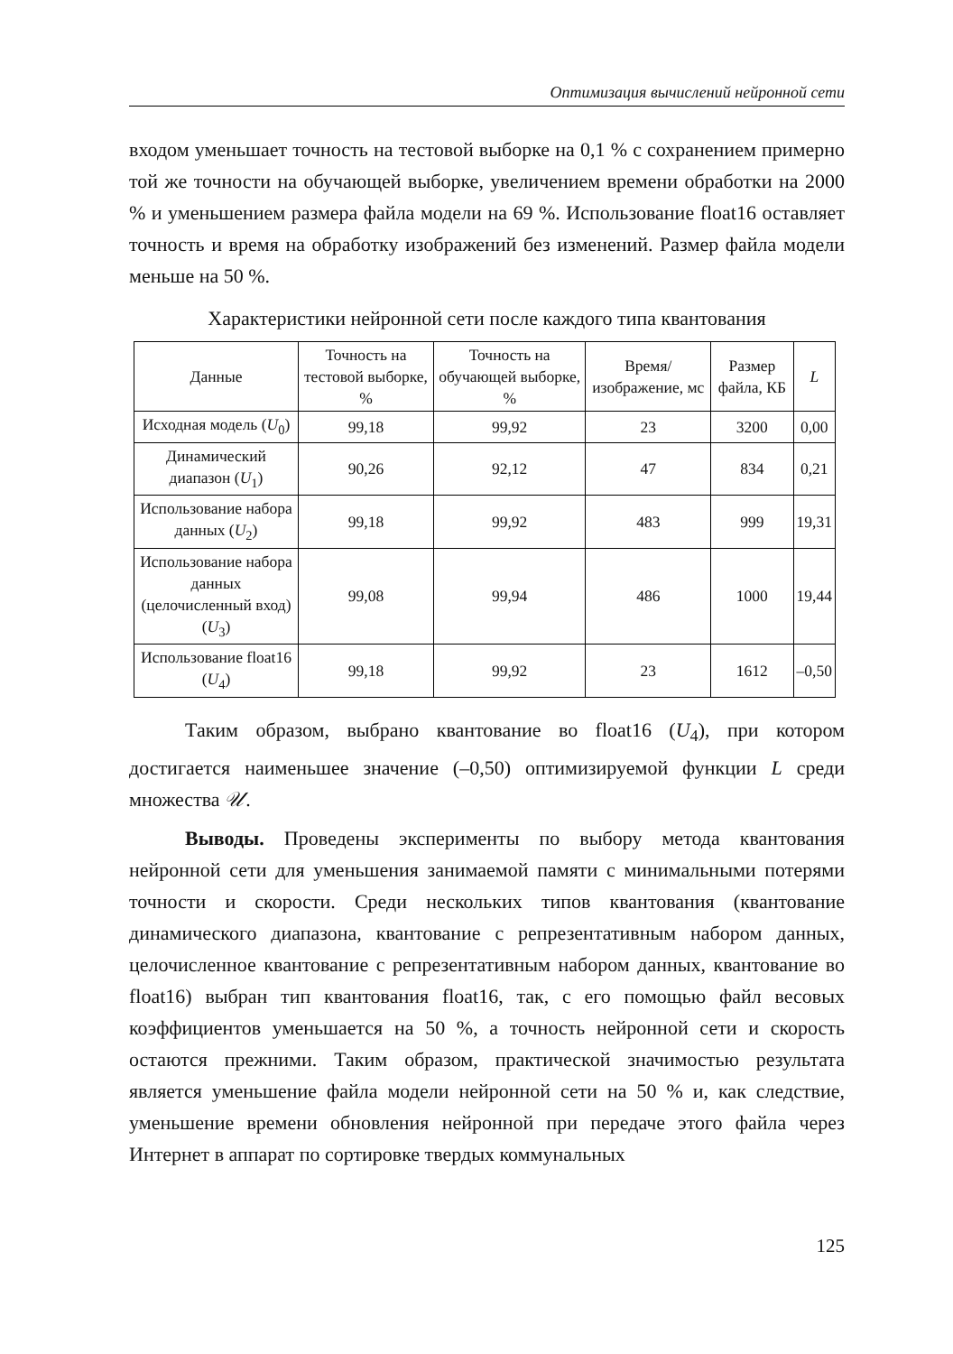Оптимизация вычислений нейронной сети
входом уменьшает точность на тестовой выборке на 0,1 % с сохранением примерно той же точности на обучающей выборке, увеличением времени обработки на 2000 % и уменьшением размера файла модели на 69 %. Использование float16 оставляет точность и время на обработку изображений без изменений. Размер файла модели меньше на 50 %.
Характеристики нейронной сети после каждого типа квантования
| Данные | Точность на тестовой выборке, % | Точность на обучающей выборке, % | Время/изображение, мс | Размер файла, КБ | L |
| --- | --- | --- | --- | --- | --- |
| Исходная модель ( U<sub>0</sub>) | 99,18 | 99,92 | 23 | 3200 | 0,00 |
| Динамический диапазон ( U<sub>1</sub>) | 90,26 | 92,12 | 47 | 834 | 0,21 |
| Использование набора данных ( U<sub>2</sub>) | 99,18 | 99,92 | 483 | 999 | 19,31 |
| Использование набора данных (целочисленный вход) ( U<sub>3</sub>) | 99,08 | 99,94 | 486 | 1000 | 19,44 |
| Использование float16 ( U<sub>4</sub>) | 99,18 | 99,92 | 23 | 1612 | –0,50 |
Таким образом, выбрано квантование во float16 (U<sub>4</sub>), при котором достигается наименьшее значение (–0,50) оптимизируемой функции L среди множества 𝒰.
Выводы. Проведены эксперименты по выбору метода квантования нейронной сети для уменьшения занимаемой памяти с минимальными потерями точности и скорости. Среди нескольких типов квантования (квантование динамического диапазона, квантование с репрезентативным набором данных, целочисленное квантование с репрезентативным набором данных, квантование во float16) выбран тип квантования float16, так, с его помощью файл весовых коэффициентов уменьшается на 50 %, а точность нейронной сети и скорость остаются прежними. Таким образом, практической значимостью результата является уменьшение файла модели нейронной сети на 50 % и, как следствие, уменьшение времени обновления нейронной при передаче этого файла через Интернет в аппарат по сортировке твердых коммунальных
125